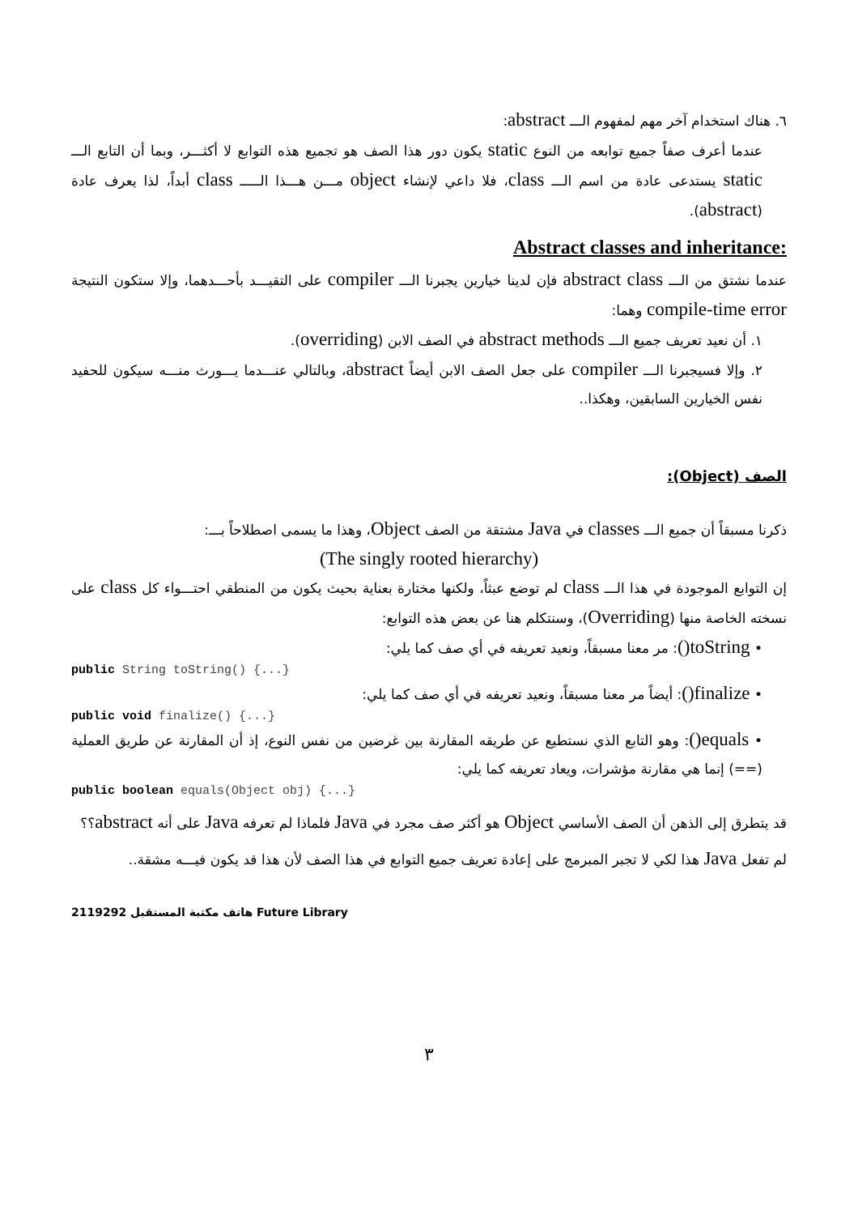٦. هناك استخدام آخر مهم لمفهوم الـــ abstract:
عندما أعرف صفاً جميع توابعه من النوع static يكون دور هذا الصف هو تجميع هذه التوابع لا أكثـــر، وبما أن التابع الـــ static يستدعى عادة من اسم الـــ class، فلا داعي لإنشاء object مـــن هـــذا الـــــ class أبداً، لذا يعرف عادة (abstract).
:Abstract classes and inheritance
عندما نشتق من الـــ abstract class فإن لدينا خيارين يجبرنا الـــ compiler على التقيـــد بأحـــدهما، وإلا ستكون النتيجة compile-time error وهما:
١. أن نعيد تعريف جميع الـــ abstract methods في الصف الابن (overriding).
٢. وإلا فسيجبرنا الـــ compiler على جعل الصف الابن أيضاً abstract، وبالتالي عنـــدما يـــورث منـــه سيكون للحفيد نفس الخيارين السابقين، وهكذا..
الصف (Object):
ذكرنا مسبقاً أن جميع الـــ classes في Java مشتقة من الصف Object، وهذا ما يسمى اصطلاحاً بـــ:
(The singly rooted hierarchy)
إن التوابع الموجودة في هذا الـــ class لم توضع عبثاً، ولكنها مختارة بعناية بحيث يكون من المنطقي احتـــواء كل class على نسخته الخاصة منها (Overriding)، وسنتكلم هنا عن بعض هذه التوابع:
• toString(): مر معنا مسبقاً، ونعيد تعريفه في أي صف كما يلي:
public String toString() {...}
• finalize(): أيضاً مر معنا مسبقاً، ونعيد تعريفه في أي صف كما يلي:
public void finalize() {...}
• equals(): وهو التابع الذي نستطيع عن طريقه المقارنة بين غرضين من نفس النوع، إذ أن المقارنة عن طريق العملية (==) إنما هي مقارنة مؤشرات، ويعاد تعريفه كما يلي:
public boolean equals(Object obj) {...}
قد يتطرق إلى الذهن أن الصف الأساسي Object هو أكثر صف مجرد في Java فلماذا لم تعرفه Java على أنه abstract؟؟
لم تفعل Java هذا لكي لا تجبر المبرمج على إعادة تعريف جميع التوابع في هذا الصف لأن هذا قد يكون فيـــه مشقة..
2119292 هاتف مكتبة المستقبل Future Library
٣